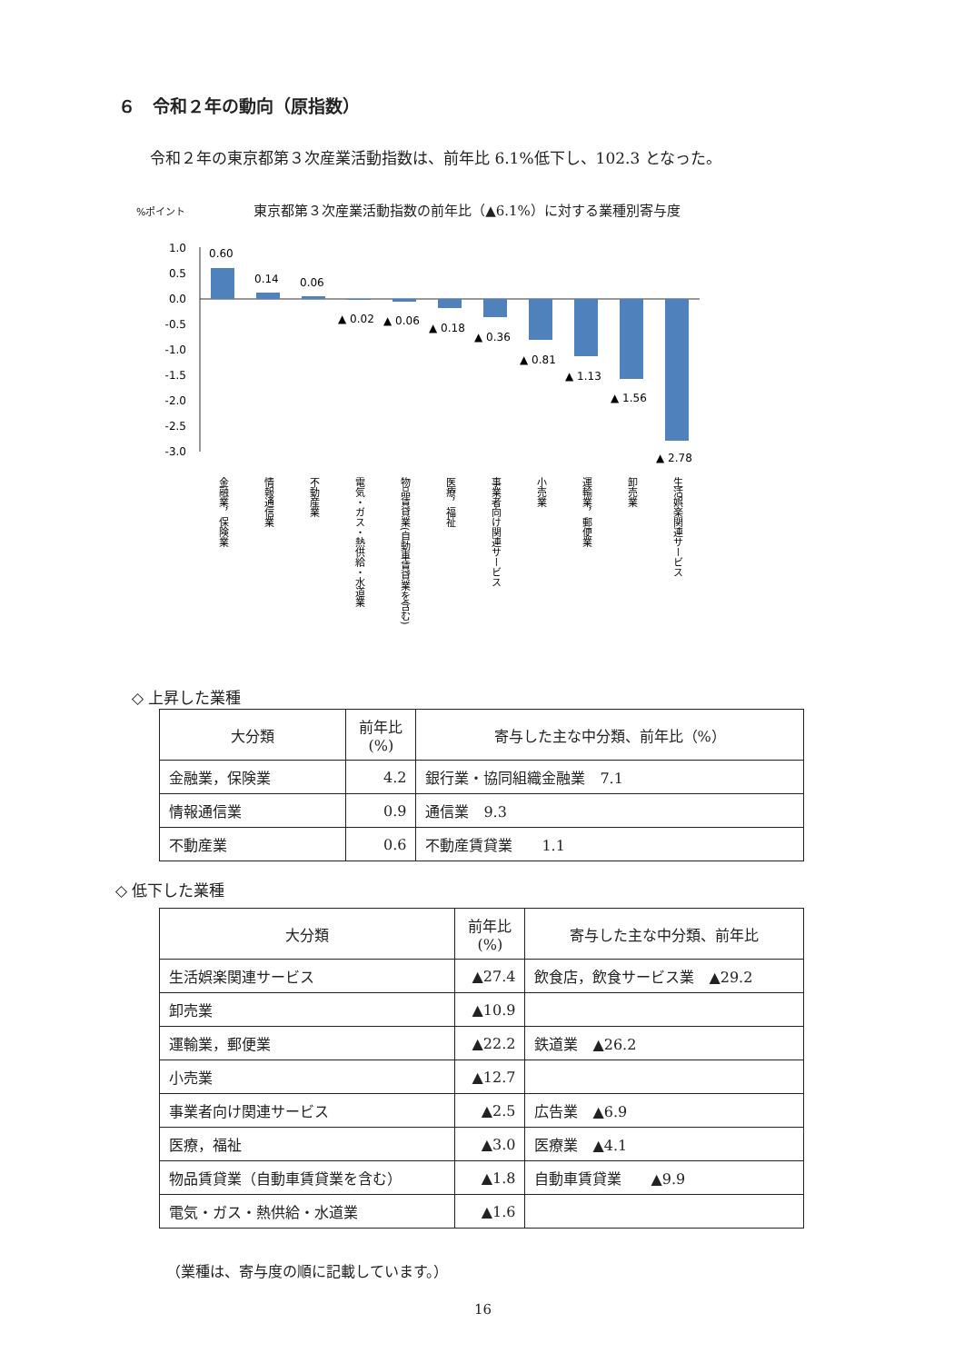６　令和２年の動向（原指数）
令和２年の東京都第３次産業活動指数は、前年比 6.1%低下し、102.3 となった。
%ポイント 東京都第３次産業活動指数の前年比（▲6.1%）に対する業種別寄与度
1.0
0.5
0.0
-0.5
-1.0
-1.5
-2.0
-2.5
-3.0
0.60
0.14
0.06
▲ 0.02
▲ 0.06
▲ 0.18
▲ 0.36
▲ 0.81
▲ 1.13
▲ 1.56
▲ 2.78
金融業，保険業
情報通信業
不動産業
電気・ガス・熱供給・水道業
物品賃貸業(自動車賃貸業を含む)
医療，福祉
事業者向け関連サービス
小売業
運輸業，郵便業
卸売業
生活娯楽関連サービス
◇ 上昇した業種
| 大分類 | 前年比 (%) | 寄与した主な中分類、前年比（%） |
| --- | --- | --- |
| 金融業，保険業 | 4.2 | 銀行業・協同組織金融業 7.1 |
| 情報通信業 | 0.9 | 通信業 9.3 |
| 不動産業 | 0.6 | 不動産賃貸業 1.1 |
◇ 低下した業種
| 大分類 | 前年比 (%) | 寄与した主な中分類、前年比 |
| --- | --- | --- |
| 生活娯楽関連サービス | ▲27.4 | 飲食店，飲食サービス業 ▲29.2 |
| 卸売業 | ▲10.9 | |
| 運輸業，郵便業 | ▲22.2 | 鉄道業 ▲26.2 |
| 小売業 | ▲12.7 | |
| 事業者向け関連サービス | ▲2.5 | 広告業 ▲6.9 |
| 医療，福祉 | ▲3.0 | 医療業 ▲4.1 |
| 物品賃貸業（自動車賃貸業を含む） | ▲1.8 | 自動車賃貸業 ▲9.9 |
| 電気・ガス・熱供給・水道業 | ▲1.6 | |
（業種は、寄与度の順に記載しています。）
16